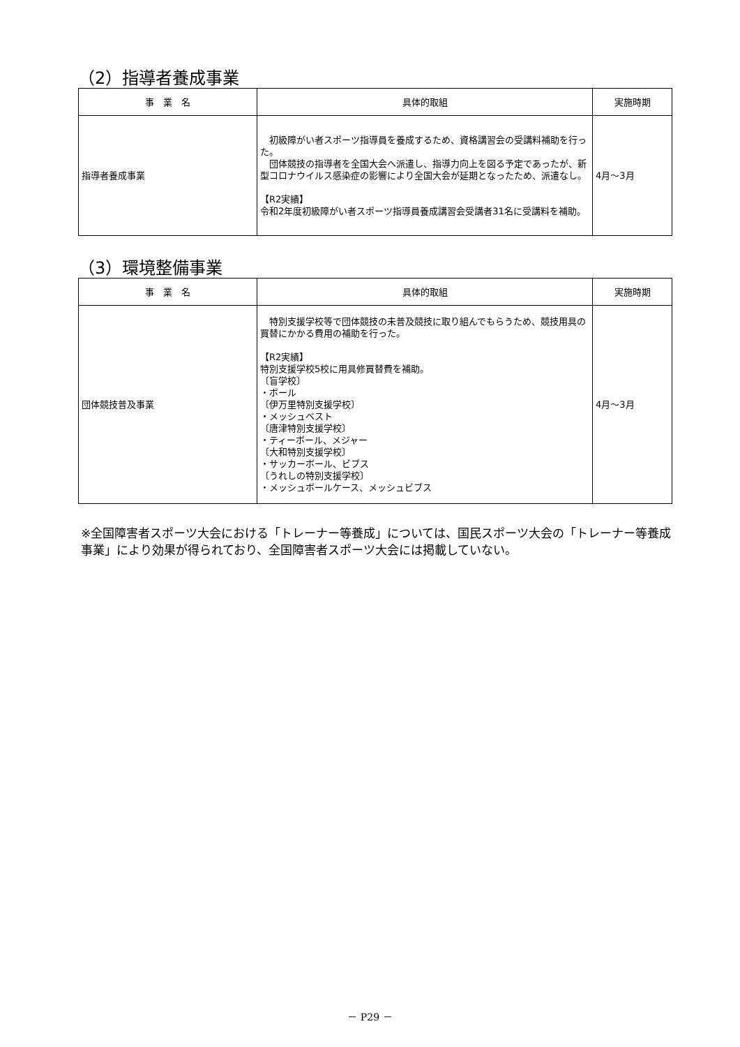（2）指導者養成事業
| 事 業 名 | 具体的取組 | 実施時期 |
| --- | --- | --- |
| 指導者養成事業 | 初級障がい者スポーツ指導員を養成するため、資格講習会の受講料補助を行った。 団体競技の指導者を全国大会へ派遣し、指導力向上を図る予定であったが、新型コロナウイルス感染症の影響により全国大会が延期となったため、派遣なし。 【R2実績】 令和2年度初級障がい者スポーツ指導員養成講習会受講者31名に受講料を補助。 | 4月～3月 |
（3）環境整備事業
| 事 業 名 | 具体的取組 | 実施時期 |
| --- | --- | --- |
| 団体競技普及事業 | 特別支援学校等で団体競技の未普及競技に取り組んでもらうため、競技用具の買替にかかる費用の補助を行った。 【R2実績】 特別支援学校5校に用具修買替費を補助。 〔盲学校〕 ・ボール 〔伊万里特別支援学校〕 ・メッシュベスト 〔唐津特別支援学校〕 ・ティーボール、メジャー 〔大和特別支援学校〕 ・サッカーボール、ビブス 〔うれしの特別支援学校〕 ・メッシュボールケース、メッシュビブス | 4月～3月 |
※全国障害者スポーツ大会における「トレーナー等養成」については、国民スポーツ大会の「トレーナー等養成事業」により効果が得られており、全国障害者スポーツ大会には掲載していない。
－ P29 －